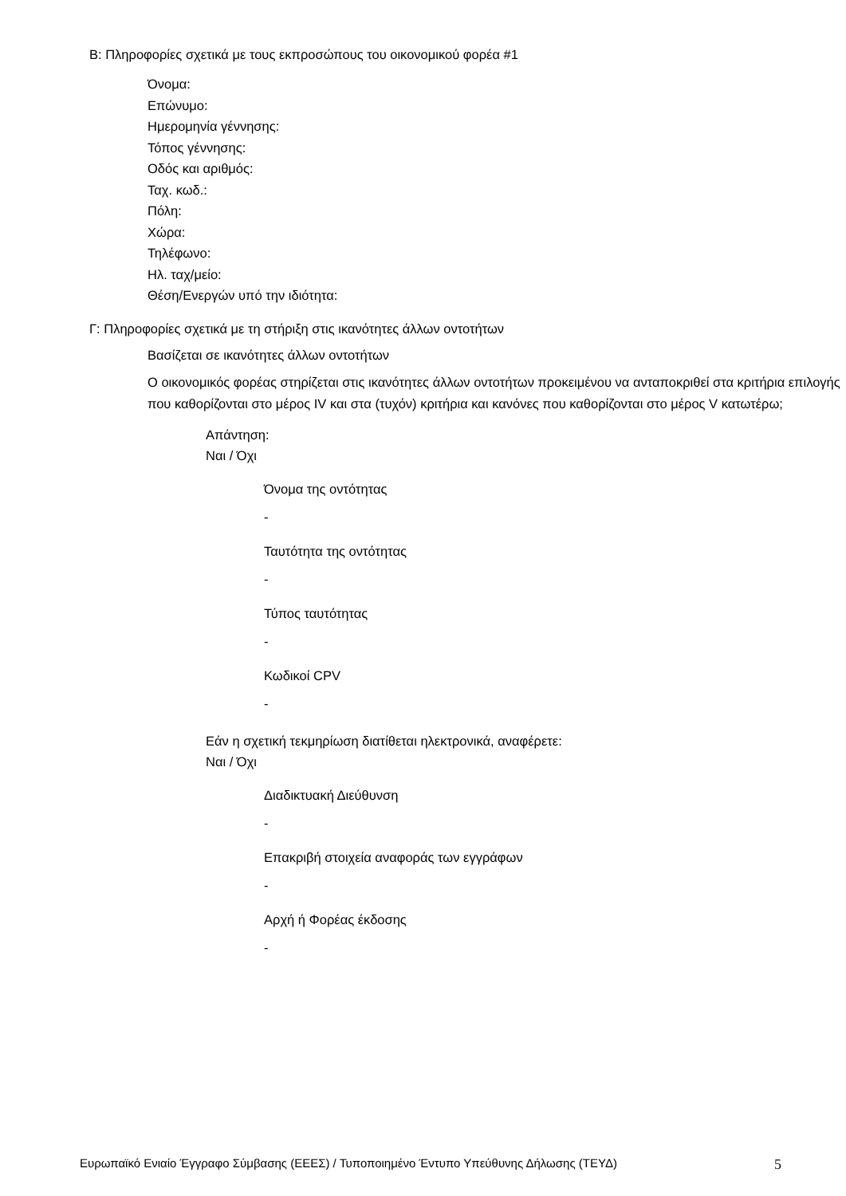B: Πληροφορίες σχετικά με τους εκπροσώπους του οικονομικού φορέα #1
Όνομα:
Επώνυμο:
Ημερομηνία γέννησης:
Τόπος γέννησης:
Οδός και αριθμός:
Ταχ. κωδ.:
Πόλη:
Χώρα:
Τηλέφωνο:
Ηλ. ταχ/μείο:
Θέση/Ενεργών υπό την ιδιότητα:
Γ: Πληροφορίες σχετικά με τη στήριξη στις ικανότητες άλλων οντοτήτων
Βασίζεται σε ικανότητες άλλων οντοτήτων
Ο οικονομικός φορέας στηρίζεται στις ικανότητες άλλων οντοτήτων προκειμένου να ανταποκριθεί στα κριτήρια επιλογής που καθορίζονται στο μέρος IV και στα (τυχόν) κριτήρια και κανόνες που καθορίζονται στο μέρος V κατωτέρω;
Απάντηση:
Ναι / Όχι
Όνομα της οντότητας
-
Ταυτότητα της οντότητας
-
Τύπος ταυτότητας
-
Κωδικοί CPV
-
Εάν η σχετική τεκμηρίωση διατίθεται ηλεκτρονικά, αναφέρετε:
Ναι / Όχι
Διαδικτυακή Διεύθυνση
-
Επακριβή στοιχεία αναφοράς των εγγράφων
-
Αρχή ή Φορέας έκδοσης
-
Ευρωπαϊκό Ενιαίο Έγγραφο Σύμβασης (ΕΕΕΣ) / Τυποποιημένο Έντυπο Υπεύθυνης Δήλωσης (ΤΕΥΔ) 5